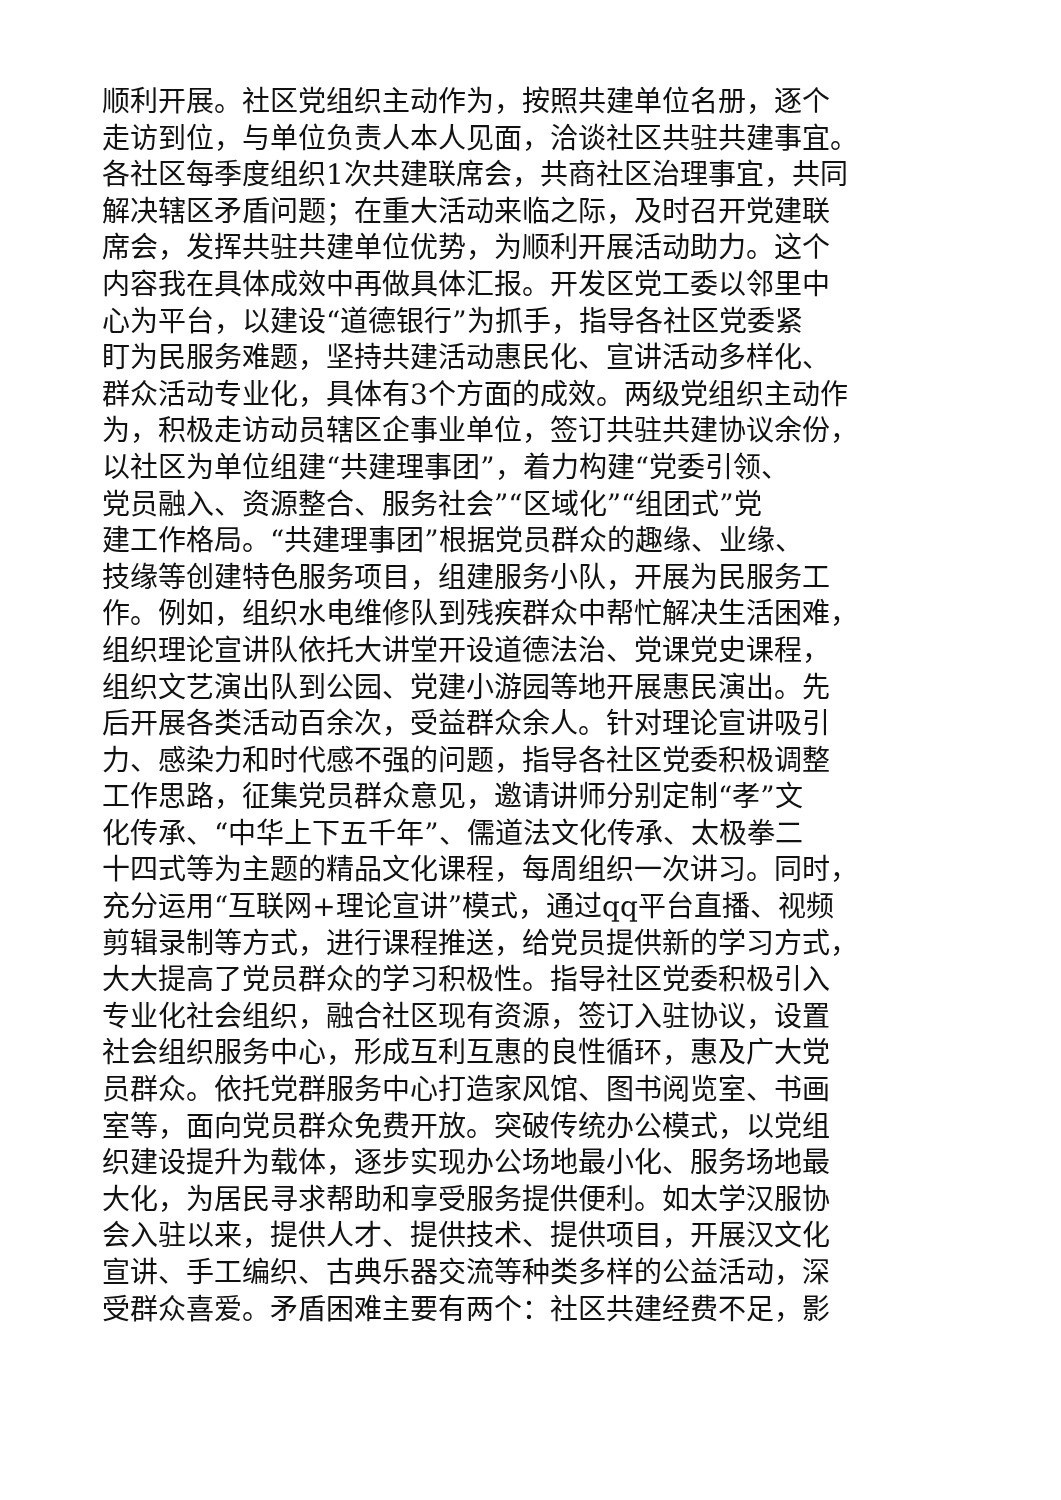顺利开展。社区党组织主动作为，按照共建单位名册，逐个
走访到位，与单位负责人本人见面，洽谈社区共驻共建事宜。
各社区每季度组织1次共建联席会，共商社区治理事宜，共同
解决辖区矛盾问题；在重大活动来临之际，及时召开党建联
席会，发挥共驻共建单位优势，为顺利开展活动助力。这个
内容我在具体成效中再做具体汇报。开发区党工委以邻里中
心为平台，以建设“道德银行”为抓手，指导各社区党委紧
盯为民服务难题，坚持共建活动惠民化、宣讲活动多样化、
群众活动专业化，具体有3个方面的成效。两级党组织主动作
为，积极走访动员辖区企事业单位，签订共驻共建协议余份，
以社区为单位组建“共建理事团”，着力构建“党委引领、
党员融入、资源整合、服务社会”“区域化”“组团式”党
建工作格局。“共建理事团”根据党员群众的趣缘、业缘、
技缘等创建特色服务项目，组建服务小队，开展为民服务工
作。例如，组织水电维修队到残疾群众中帮忙解决生活困难，
组织理论宣讲队依托大讲堂开设道德法治、党课党史课程，
组织文艺演出队到公园、党建小游园等地开展惠民演出。先
后开展各类活动百余次，受益群众余人。针对理论宣讲吸引
力、感染力和时代感不强的问题，指导各社区党委积极调整
工作思路，征集党员群众意见，邀请讲师分别定制“孝”文
化传承、“中华上下五千年”、儒道法文化传承、太极拳二
十四式等为主题的精品文化课程，每周组织一次讲习。同时，
充分运用“互联网+理论宣讲”模式，通过qq平台直播、视频
剪辑录制等方式，进行课程推送，给党员提供新的学习方式，
大大提高了党员群众的学习积极性。指导社区党委积极引入
专业化社会组织，融合社区现有资源，签订入驻协议，设置
社会组织服务中心，形成互利互惠的良性循环，惠及广大党
员群众。依托党群服务中心打造家风馆、图书阅览室、书画
室等，面向党员群众免费开放。突破传统办公模式，以党组
织建设提升为载体，逐步实现办公场地最小化、服务场地最
大化，为居民寻求帮助和享受服务提供便利。如太学汉服协
会入驻以来，提供人才、提供技术、提供项目，开展汉文化
宣讲、手工编织、古典乐器交流等种类多样的公益活动，深
受群众喜爱。矛盾困难主要有两个：社区共建经费不足，影